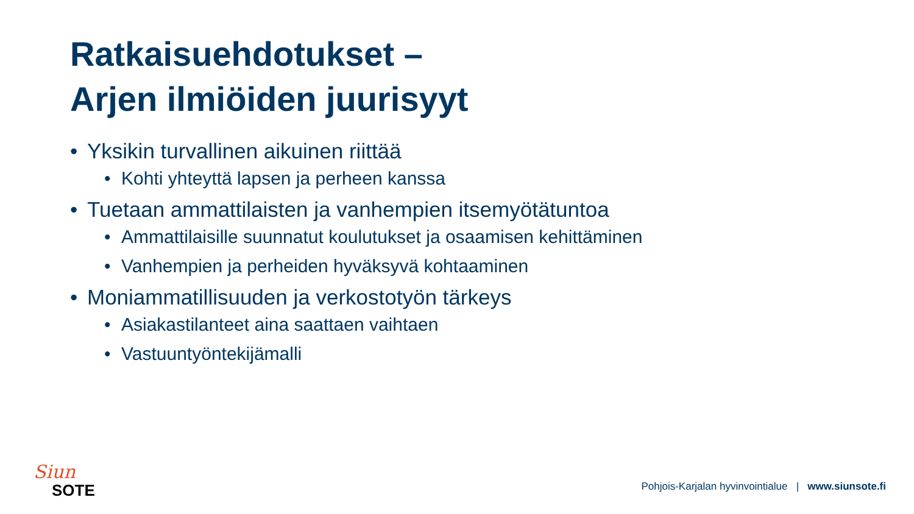Ratkaisuehdotukset –
Arjen ilmiöiden juurisyyt
• Yksikin turvallinen aikuinen riittää
• Kohti yhteyttä lapsen ja perheen kanssa
• Tuetaan ammattilaisten ja vanhempien itsemyötätuntoa
• Ammattilaisille suunnatut koulutukset ja osaamisen kehittäminen
• Vanhempien ja perheiden hyväksyvä kohtaaminen
• Moniammatillisuuden ja verkostotyön tärkeys
• Asiakastilanteet aina saattaen vaihtaen
• Vastuuntyöntekijämalli
Siun
SOTE
Pohjois-Karjalan hyvinvointialue | www.siunsote.fi